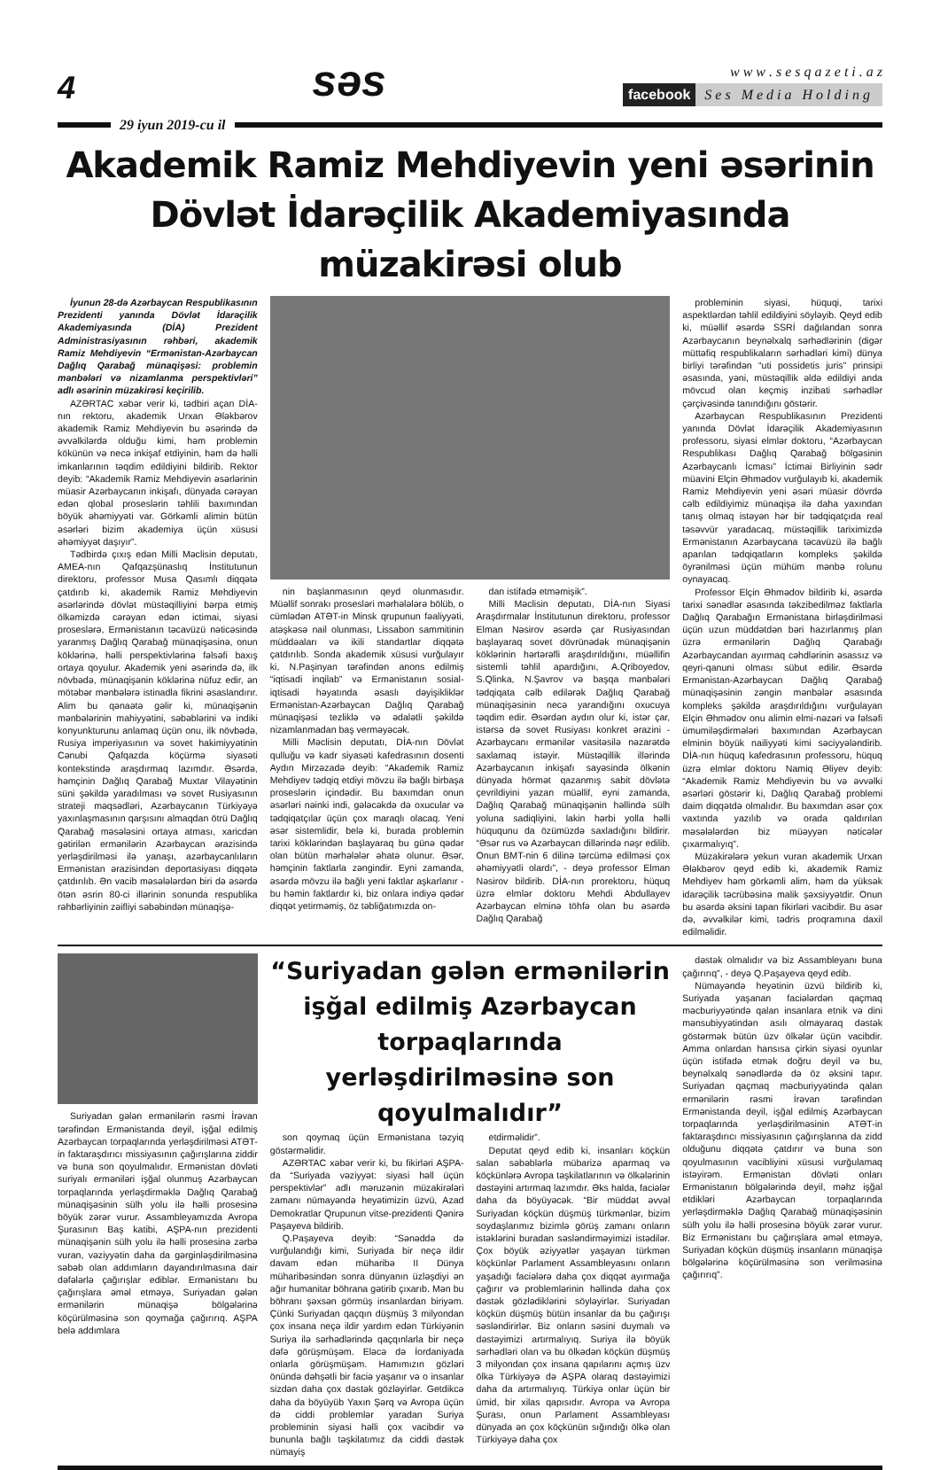4
səs
w w w . s e s q a z e t i . a z
facebook Ses Media Holding
29 iyun 2019-cu il
Akademik Ramiz Mehdiyevin yeni əsərinin
Dövlət İdarəçilik Akademiyasında müzakirəsi olub
İyunun 28-də Azərbaycan Respublikasının Prezidenti yanında Dövlət İdarəçilik Akademiyasında (DİA) Prezident Administrasiyasının rəhbəri, akademik Ramiz Mehdiyevin “Ermənistan-Azərbaycan Dağlıq Qarabağ münaqişəsi: problemin mənbələri və nizamlanma perspektivləri” adlı əsərinin müzakirəsi keçirilib.
AZƏRTAC xəbər verir ki, tədbiri açan DİA-nın rektoru, akademik Urxan Ələkbərov akademik Ramiz Mehdiyevin bu əsərində də əvvəlkilərdə olduğu kimi, həm problemin kökünün və necə inkişaf etdiyinin, həm də həlli imkanlarının təqdim edildiyini bildirib. Rektor deyib: “Akademik Ramiz Mehdiyevin əsərlərinin müasir Azərbaycanın inkişafı, dünyada cərəyan edən qlobal proseslərin təhlili baxımından böyük əhəmiyyəti var. Görkəmli alimin bütün əsərləri bizim akademiya üçün xüsusi əhəmiyyət daşıyır”.
Tədbirdə çıxış edən Milli Məclisin deputatı, AMEA-nın Qafqazşünaslıq İnstitutunun direktoru, professor Musa Qasımlı diqqətə çatdırıb ki, akademik Ramiz Mehdiyevin əsərlərində dövlət müstəqilliyini bərpa etmiş ölkəmizdə cərəyan edən ictimai, siyasi proseslərə, Ermənistanın təcavüzü nəticəsində yaranmış Dağlıq Qarabağ münaqişəsinə, onun köklərinə, həlli perspektivlərinə fəlsəfi baxış ortaya qoyulur. Akademik yeni əsərində də, ilk növbədə, münaqişənin köklərinə nüfuz edir, ən mötəbər mənbələrə istinadla fikrini əsaslandırır. Alim bu qənaətə gəlir ki, münaqişənin mənbələrinin mahiyyətini, səbəblərini və indiki konyunkturunu anlamaq üçün onu, ilk növbədə, Rusiya imperiyasının və sovet hakimiyyətinin Cənubi Qafqazda köçürmə siyasəti kontekstində araşdırmaq lazımdır. Əsərdə, həmçinin Dağlıq Qarabağ Muxtar Vilayətinin süni şəkildə yaradılması və sovet Rusiyasının strateji məqsədləri, Azərbaycanın Türkiyəyə yaxınlaşmasının qarşısını almaqdan ötrü Dağlıq Qarabağ məsələsini ortaya atması, xaricdən gətirilən ermənilərin Azərbaycan ərazisində yerləşdirilməsi ilə yanaşı, azərbaycanlıların Ermənistan ərazisindən deportasiyası diqqətə çatdırılıb. Ən vacib məsələlərdən biri də əsərdə ötən əsrin 80-ci illərinin sonunda respublika rəhbərliyinin zəifliyi səbəbindən münaqişə-
nin başlanmasının qeyd olunmasıdır. Müəllif sonrakı prosesləri mərhələlərə bölüb, o cümlədən ATƏT-in Minsk qrupunun fəaliyyəti, atəşkəsə nail olunması, Lissabon sammitinin müddəaları və ikili standartlar diqqətə çatdırılıb. Sonda akademik xüsusi vurğulayır ki, N.Paşinyan tərəfindən anons edilmiş “iqtisadi inqilab” və Ermənistanın sosial-iqtisadi həyatında əsaslı dəyişikliklər Ermənistan-Azərbaycan Dağlıq Qarabağ münaqişəsi tezliklə və ədalətli şəkildə nizamlanmadan baş verməyəcək.
Milli Məclisin deputatı, DİA-nın Dövlət qulluğu və kadr siyasəti kafedrasının dosenti Aydın Mirzəzadə deyib: “Akademik Ramiz Mehdiyev tədqiq etdiyi mövzu ilə bağlı birbaşa proseslərin içindədir. Bu baxımdan onun əsərləri nəinki indi, gələcəkdə də oxucular və tədqiqatçılar üçün çox maraqlı olacaq. Yeni əsər sistemlidir, belə ki, burada problemin tarixi köklərindən başlayaraq bu günə qədər olan bütün mərhələlər əhatə olunur. Əsər, həmçinin faktlarla zəngindir. Eyni zamanda, əsərdə mövzu ilə bağlı yeni faktlar aşkarlanır - bu həmin faktlardır ki, biz onlara indiyə qədər diqqət yetirməmiş, öz təbliğatımızda on-
dan istifadə etməmişik”.
Milli Məclisin deputatı, DİA-nın Siyasi Araşdırmalar İnstitutunun direktoru, professor Elman Nəsirov əsərdə çar Rusiyasından başlayaraq sovet dövrünədək münaqişənin köklərinin hərtərəfli araşdırıldığını, müəllifin sistemli təhlil apardığını, A.Qriboyedov, S.Qlinka, N.Şavrov və başqa mənbələri tədqiqata cəlb edilərək Dağlıq Qarabağ münaqişəsinin necə yarandığını oxucuya təqdim edir. Əsərdən aydın olur ki, istər çar, istərsə də sovet Rusiyası konkret ərazini - Azərbaycanı ermənilər vasitəsilə nəzarətdə saxlamaq istəyir. Müstəqillik illərində Azərbaycanın inkişafı sayəsində ölkənin dünyada hörmət qazanmış sabit dövlətə çevrildiyini yazan müəllif, eyni zamanda, Dağlıq Qarabağ münaqişənin həllində sülh yoluna sadiqliyini, lakin hərbi yolla həlli hüququnu da özümüzdə saxladığını bildirir. “Əsər rus və Azərbaycan dillərində nəşr edilib. Onun BMT-nin 6 dilinə tərcümə edilməsi çox əhəmiyyətli olardı”, - deyə professor Elman Nəsirov bildirib. DİA-nın prorektoru, hüquq üzrə elmlər doktoru Mehdi Abdullayev Azərbaycan elminə töhfə olan bu əsərdə Dağlıq Qarabağ
probleminin siyasi, hüquqi, tarixi aspektlərdən təhlil edildiyini söyləyib. Qeyd edib ki, müəllif əsərdə SSRİ dağılandan sonra Azərbaycanın beynəlxalq sərhədlərinin (digər müttəfiq respublikaların sərhədləri kimi) dünya birliyi tərəfindən “uti possidetis juris” prinsipi əsasında, yəni, müstəqillik əldə edildiyi anda mövcud olan keçmiş inzibati sərhədlər çərçivəsində tanındığını göstərir.
Azərbaycan Respublikasının Prezidenti yanında Dövlət İdarəçilik Akademiyasının professoru, siyasi elmlər doktoru, “Azərbaycan Respublikası Dağlıq Qarabağ bölgəsinin Azərbaycanlı İcması” İctimai Birliyinin sədr müavini Elçin Əhmədov vurğulayıb ki, akademik Ramiz Mehdiyevin yeni əsəri müasir dövrdə cəlb edildiyimiz münaqişə ilə daha yaxından tanış olmaq istəyən hər bir tədqiqatçıda real təsəvvür yaradacaq, müstəqillik tariximizdə Ermənistanın Azərbaycana təcavüzü ilə bağlı aparılan tədqiqatların kompleks şəkildə öyrənilməsi üçün mühüm mənbə rolunu oynayacaq.
Professor Elçin Əhmədov bildirib ki, əsərdə tarixi sənədlər əsasında təkzibedilməz faktlarla Dağlıq Qarabağın Ermənistana birləşdirilməsi üçün uzun müddətdən bəri hazırlanmış plan üzrə ermənilərin Dağlıq Qarabağı Azərbaycandan ayırmaq cəhdlərinin əsassız və qeyri-qanuni olması sübut edilir. Əsərdə Ermənistan-Azərbaycan Dağlıq Qarabağ münaqişəsinin zəngin mənbələr əsasında kompleks şəkildə araşdırıldığını vurğulayan Elçin Əhmədov onu alimin elmi-nəzəri və fəlsəfi ümumiləşdirmələri baxımından Azərbaycan elminin böyük nailiyyəti kimi səciyyələndirib. DİA-nın hüquq kafedrasının professoru, hüquq üzrə elmlər doktoru Namiq Əliyev deyib: “Akademik Ramiz Mehdiyevin bu və əvvəlki əsərləri göstərir ki, Dağlıq Qarabağ problemi daim diqqətdə olmalıdır. Bu baxımdan əsər çox vaxtında yazılıb və orada qaldırılan məsələlərdən biz müəyyən nəticələr çıxarmalıyıq”.
Müzakirələrə yekun vuran akademik Urxan Ələkbərov qeyd edib ki, akademik Ramiz Mehdiyev həm görkəmli alim, həm də yüksək idarəçilik təcrübəsinə malik şəxsiyyətdir. Onun bu əsərdə əksini tapan fikirləri vacibdir. Bu əsər də, əvvəlkilər kimi, tədris proqramına daxil edilməlidir.
Suriyadan gələn ermənilərin rəsmi İrəvan tərəfindən Ermənistanda deyil, işğal edilmiş Azərbaycan torpaqlarında yerləşdirilməsi ATƏT-in faktaraşdırıcı missiyasının çağırışlarına ziddir və buna son qoyulmalıdır. Ermənistan dövləti suriyalı erməniləri işğal olunmuş Azərbaycan torpaqlarında yerləşdirməklə Dağlıq Qarabağ münaqişəsinin sülh yolu ilə həlli prosesinə böyük zərər vurur. Assambleyamızda Avropa Şurasının Baş katibi, AŞPA-nın prezidenti münaqişənin sülh yolu ilə həlli prosesinə zərbə vuran, vəziyyətin daha da gərginləşdirilməsinə səbəb olan addımların dayandırılmasına dair dəfələrlə çağırışlar ediblər. Ermənistanı bu çağırışlara əməl etməyə, Suriyadan gələn ermənilərin münaqişə bölgələrinə köçürülməsinə son qoymağa çağırırıq. AŞPA belə addımlara
“Suriyadan gələn ermənilərin işğal edilmiş Azərbaycan torpaqlarında yerləşdirilməsinə son qoyulmalıdır”
son qoymaq üçün Ermənistana təzyiq göstərməlidir.
AZƏRTAC xəbər verir ki, bu fikirləri AŞPA-da “Suriyada vəziyyət: siyasi həll üçün perspektivlər” adlı məruzənin müzakirələri zamanı nümayəndə heyətimizin üzvü, Azad Demokratlar Qrupunun vitse-prezidenti Qənirə Paşayeva bildirib.
Q.Paşayeva deyib: “Sənəddə də vurğulandığı kimi, Suriyada bir neçə ildir davam edən müharibə II Dünya müharibəsindən sonra dünyanın üzləşdiyi ən ağır humanitar böhrana gətirib çıxarıb. Mən bu böhranı şəxsən görmüş insanlardan biriyəm. Çünki Suriyadan qaçqın düşmüş 3 milyondan çox insana neçə ildir yardım edən Türkiyənin Suriya ilə sərhədlərində qaçqınlarla bir neçə dəfə görüşmüşəm. Eləcə də İordaniyada onlarla görüşmüşəm. Hamımızın gözləri önündə dəhşətli bir faciə yaşanır və o insanlar sizdən daha çox dəstək gözləyirlər. Getdikcə daha da böyüyüb Yaxın Şərq və Avropa üçün də ciddi problemlər yaradan Suriya probleminin siyasi həlli çox vacibdir və bununla bağlı təşkilatımız da ciddi dəstək nümayiş
etdirməlidir”.
Deputat qeyd edib ki, insanları köçkün salan səbəblərlə mübarizə aparmaq və köçkünlərə Avropa təşkilatlarının və ölkələrinin dəstəyini artırmaq lazımdır. Əks halda, faciələr daha da böyüyəcək. “Bir müddət əvvəl Suriyadan köçkün düşmüş türkmənlər, bizim soydaşlarımız bizimlə görüş zamanı onların istəklərini buradan səsləndirməyimizi istədilər. Çox böyük əziyyətlər yaşayan türkmən köçkünlər Parlament Assambleyasını onların yaşadığı faciələrə daha çox diqqət ayırmağa çağırır və problemlərinin həllində daha çox dəstək gözlədiklərini söyləyirlər. Suriyadan köçkün düşmüş bütün insanlar da bu çağırışı səsləndirirlər. Biz onların səsini duymalı və dəstəyimizi artırmalıyıq. Suriya ilə böyük sərhədləri olan və bu ölkədən köçkün düşmüş 3 milyondan çox insana qapılarını açmış üzv ölkə Türkiyəyə də AŞPA olaraq dəstəyimizi daha da artırmalıyıq. Türkiyə onlar üçün bir ümid, bir xilas qapısıdır. Avropa və Avropa Şurası, onun Parlament Assambleyası dünyada ən çox köçkünün sığındığı ölkə olan Türkiyəyə daha çox
dəstək olmalıdır və biz Assambleyanı buna çağırırıq”, - deyə Q.Paşayeva qeyd edib.
Nümayəndə heyətinin üzvü bildirib ki, Suriyada yaşanan faciələrdən qaçmaq məcburiyyətində qalan insanlara etnik və dini mənsubiyyətindən asılı olmayaraq dəstək göstərmək bütün üzv ölkələr üçün vacibdir. Amma onlardan hansısa çirkin siyasi oyunlar üçün istifadə etmək doğru deyil və bu, beynəlxalq sənədlərdə də öz əksini tapır. Suriyadan qaçmaq məcburiyyətində qalan ermənilərin rəsmi İrəvan tərəfindən Ermənistanda deyil, işğal edilmiş Azərbaycan torpaqlarında yerləşdirilməsinin ATƏT-in faktaraşdırıcı missiyasının çağırışlarına da zidd olduğunu diqqətə çatdırır və buna son qoyulmasının vacibliyini xüsusi vurğulamaq istəyirəm. Ermənistan dövləti onları Ermənistanın bölgələrində deyil, məhz işğal etdikləri Azərbaycan torpaqlarında yerləşdirməklə Dağlıq Qarabağ münaqişəsinin sülh yolu ilə həlli prosesinə böyük zərər vurur. Biz Ermənistanı bu çağırışlara əməl etməyə, Suriyadan köçkün düşmüş insanların münaqişə bölgələrinə köçürülməsinə son verilməsinə çağırırıq”.